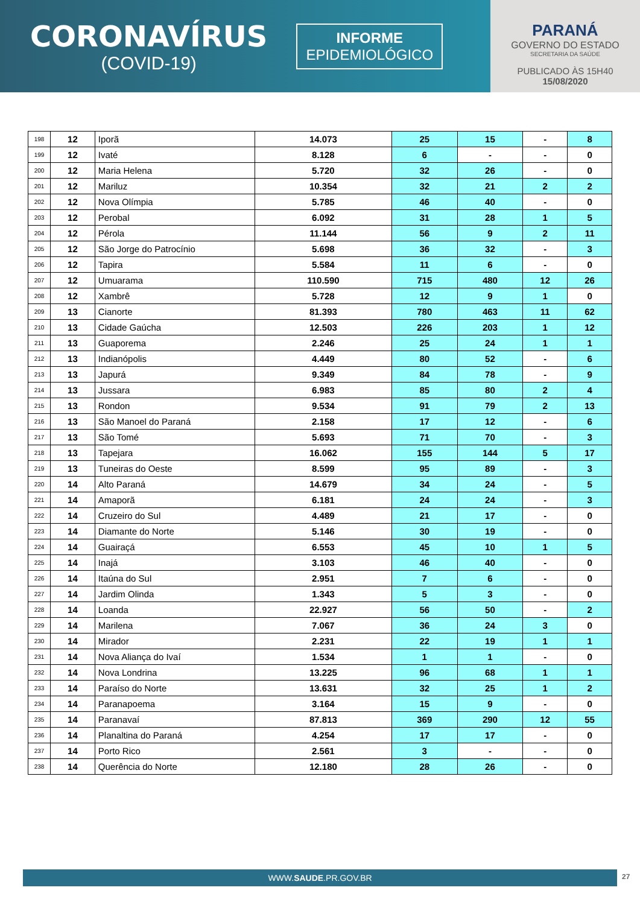CORONAVÍRUS
(COVID-19)
INFORME
EPIDEMIOLÓGICO
PARANÁ
GOVERNO DO ESTADO
SECRETARIA DA SAÚDE
PUBLICADO ÀS 15H40
15/08/2020
| 198 | 12 | Iporã | 14.073 | 25 | 15 | - | 8 |
| 199 | 12 | Ivaté | 8.128 | 6 | - | - | 0 |
| 200 | 12 | Maria Helena | 5.720 | 32 | 26 | - | 0 |
| 201 | 12 | Mariluz | 10.354 | 32 | 21 | 2 | 2 |
| 202 | 12 | Nova Olímpia | 5.785 | 46 | 40 | - | 0 |
| 203 | 12 | Perobal | 6.092 | 31 | 28 | 1 | 5 |
| 204 | 12 | Pérola | 11.144 | 56 | 9 | 2 | 11 |
| 205 | 12 | São Jorge do Patrocínio | 5.698 | 36 | 32 | - | 3 |
| 206 | 12 | Tapira | 5.584 | 11 | 6 | - | 0 |
| 207 | 12 | Umuarama | 110.590 | 715 | 480 | 12 | 26 |
| 208 | 12 | Xambrê | 5.728 | 12 | 9 | 1 | 0 |
| 209 | 13 | Cianorte | 81.393 | 780 | 463 | 11 | 62 |
| 210 | 13 | Cidade Gaúcha | 12.503 | 226 | 203 | 1 | 12 |
| 211 | 13 | Guaporema | 2.246 | 25 | 24 | 1 | 1 |
| 212 | 13 | Indianópolis | 4.449 | 80 | 52 | - | 6 |
| 213 | 13 | Japurá | 9.349 | 84 | 78 | - | 9 |
| 214 | 13 | Jussara | 6.983 | 85 | 80 | 2 | 4 |
| 215 | 13 | Rondon | 9.534 | 91 | 79 | 2 | 13 |
| 216 | 13 | São Manoel do Paraná | 2.158 | 17 | 12 | - | 6 |
| 217 | 13 | São Tomé | 5.693 | 71 | 70 | - | 3 |
| 218 | 13 | Tapejara | 16.062 | 155 | 144 | 5 | 17 |
| 219 | 13 | Tuneiras do Oeste | 8.599 | 95 | 89 | - | 3 |
| 220 | 14 | Alto Paraná | 14.679 | 34 | 24 | - | 5 |
| 221 | 14 | Amaporã | 6.181 | 24 | 24 | - | 3 |
| 222 | 14 | Cruzeiro do Sul | 4.489 | 21 | 17 | - | 0 |
| 223 | 14 | Diamante do Norte | 5.146 | 30 | 19 | - | 0 |
| 224 | 14 | Guairaçá | 6.553 | 45 | 10 | 1 | 5 |
| 225 | 14 | Inajá | 3.103 | 46 | 40 | - | 0 |
| 226 | 14 | Itaúna do Sul | 2.951 | 7 | 6 | - | 0 |
| 227 | 14 | Jardim Olinda | 1.343 | 5 | 3 | - | 0 |
| 228 | 14 | Loanda | 22.927 | 56 | 50 | - | 2 |
| 229 | 14 | Marilena | 7.067 | 36 | 24 | 3 | 0 |
| 230 | 14 | Mirador | 2.231 | 22 | 19 | 1 | 1 |
| 231 | 14 | Nova Aliança do Ivaí | 1.534 | 1 | 1 | - | 0 |
| 232 | 14 | Nova Londrina | 13.225 | 96 | 68 | 1 | 1 |
| 233 | 14 | Paraíso do Norte | 13.631 | 32 | 25 | 1 | 2 |
| 234 | 14 | Paranapoema | 3.164 | 15 | 9 | - | 0 |
| 235 | 14 | Paranavaí | 87.813 | 369 | 290 | 12 | 55 |
| 236 | 14 | Planaltina do Paraná | 4.254 | 17 | 17 | - | 0 |
| 237 | 14 | Porto Rico | 2.561 | 3 | - | - | 0 |
| 238 | 14 | Querência do Norte | 12.180 | 28 | 26 | - | 0 |
WWW.SAUDE.PR.GOV.BR 27